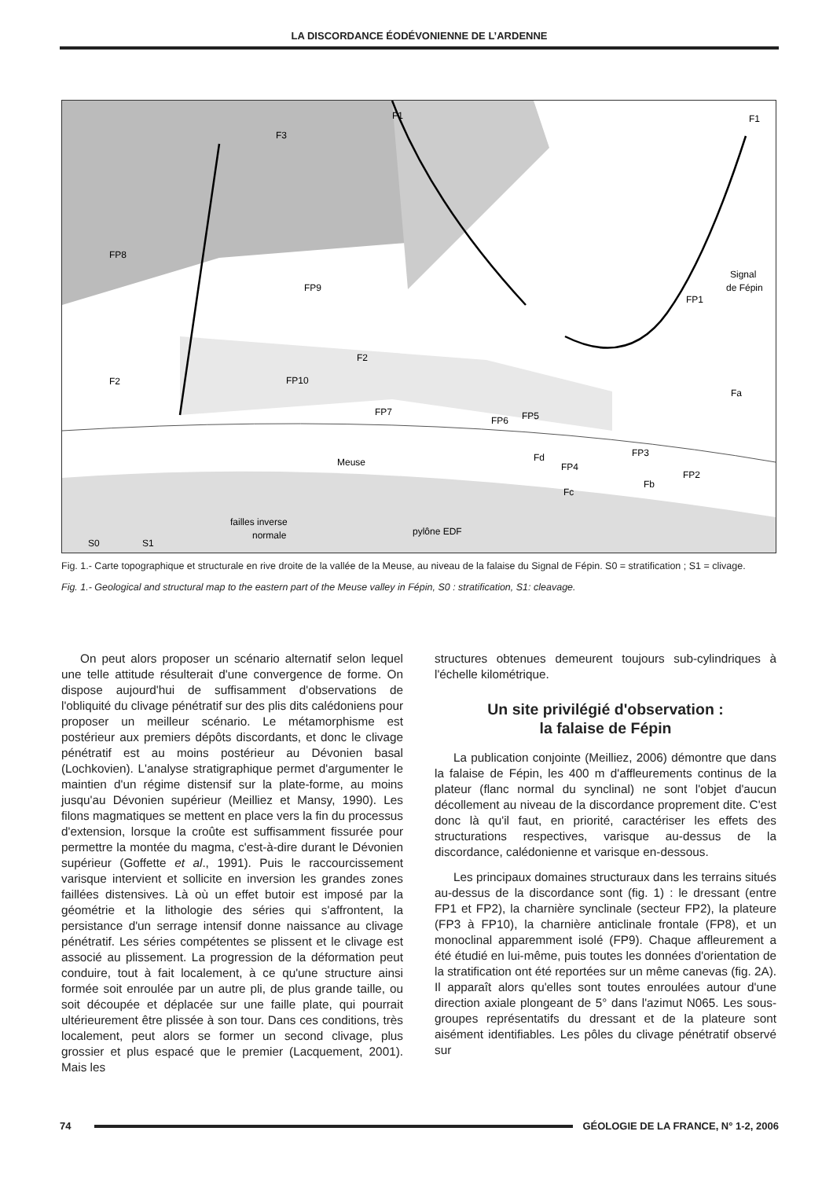LA DISCORDANCE ÉODÉVONIENNE DE L’ARDENNE
F3
F1
F1
Signal
de Fépin
F2
F2
Fd
Fc
Fb
Fa
Meuse
FP8
FP9
FP10
FP7
FP6
FP5
FP4
FP3
FP2
FP1
S0
S1
failles inverse
normale
pylône EDF
Fig. 1.- Carte topographique et structurale en rive droite de la vallée de la Meuse, au niveau de la falaise du Signal de Fépin. S0 = stratification ; S1 = clivage.
Fig. 1.- Geological and structural map to the eastern part of the Meuse valley in Fépin, S0 : stratification, S1: cleavage.
On peut alors proposer un scénario alternatif selon lequel une telle attitude résulterait d'une convergence de forme. On dispose aujourd'hui de suffisamment d'observations de l'obliquité du clivage pénétratif sur des plis dits calédoniens pour proposer un meilleur scénario. Le métamorphisme est postérieur aux premiers dépôts discordants, et donc le clivage pénétratif est au moins postérieur au Dévonien basal (Lochkovien). L'analyse stratigraphique permet d'argumenter le maintien d'un régime distensif sur la plate-forme, au moins jusqu'au Dévonien supérieur (Meilliez et Mansy, 1990). Les filons magmatiques se mettent en place vers la fin du processus d'extension, lorsque la croûte est suffisamment fissurée pour permettre la montée du magma, c'est-à-dire durant le Dévonien supérieur (Goffette et al., 1991). Puis le raccourcissement varisque intervient et sollicite en inversion les grandes zones faillées distensives. Là où un effet butoir est imposé par la géométrie et la lithologie des séries qui s'affrontent, la persistance d'un serrage intensif donne naissance au clivage pénétratif. Les séries compétentes se plissent et le clivage est associé au plissement. La progression de la déformation peut conduire, tout à fait localement, à ce qu'une structure ainsi formée soit enroulée par un autre pli, de plus grande taille, ou soit découpée et déplacée sur une faille plate, qui pourrait ultérieurement être plissée à son tour. Dans ces conditions, très localement, peut alors se former un second clivage, plus grossier et plus espacé que le premier (Lacquement, 2001). Mais les
structures obtenues demeurent toujours sub-cylindriques à l'échelle kilométrique.
Un site privilégié d'observation :
la falaise de Fépin
La publication conjointe (Meilliez, 2006) démontre que dans la falaise de Fépin, les 400 m d'affleurements continus de la plateur (flanc normal du synclinal) ne sont l'objet d'aucun décollement au niveau de la discordance proprement dite. C'est donc là qu'il faut, en priorité, caractériser les effets des structurations respectives, varisque au-dessus de la discordance, calédonienne et varisque en-dessous.
Les principaux domaines structuraux dans les terrains situés au-dessus de la discordance sont (fig. 1) : le dressant (entre FP1 et FP2), la charnière synclinale (secteur FP2), la plateure (FP3 à FP10), la charnière anticlinale frontale (FP8), et un monoclinal apparemment isolé (FP9). Chaque affleurement a été étudié en lui-même, puis toutes les données d'orientation de la stratification ont été reportées sur un même canevas (fig. 2A). Il apparaît alors qu'elles sont toutes enroulées autour d'une direction axiale plongeant de 5° dans l'azimut N065. Les sous-groupes représentatifs du dressant et de la plateure sont aisément identifiables. Les pôles du clivage pénétratif observé sur
74
GÉOLOGIE DE LA FRANCE, N° 1-2, 2006